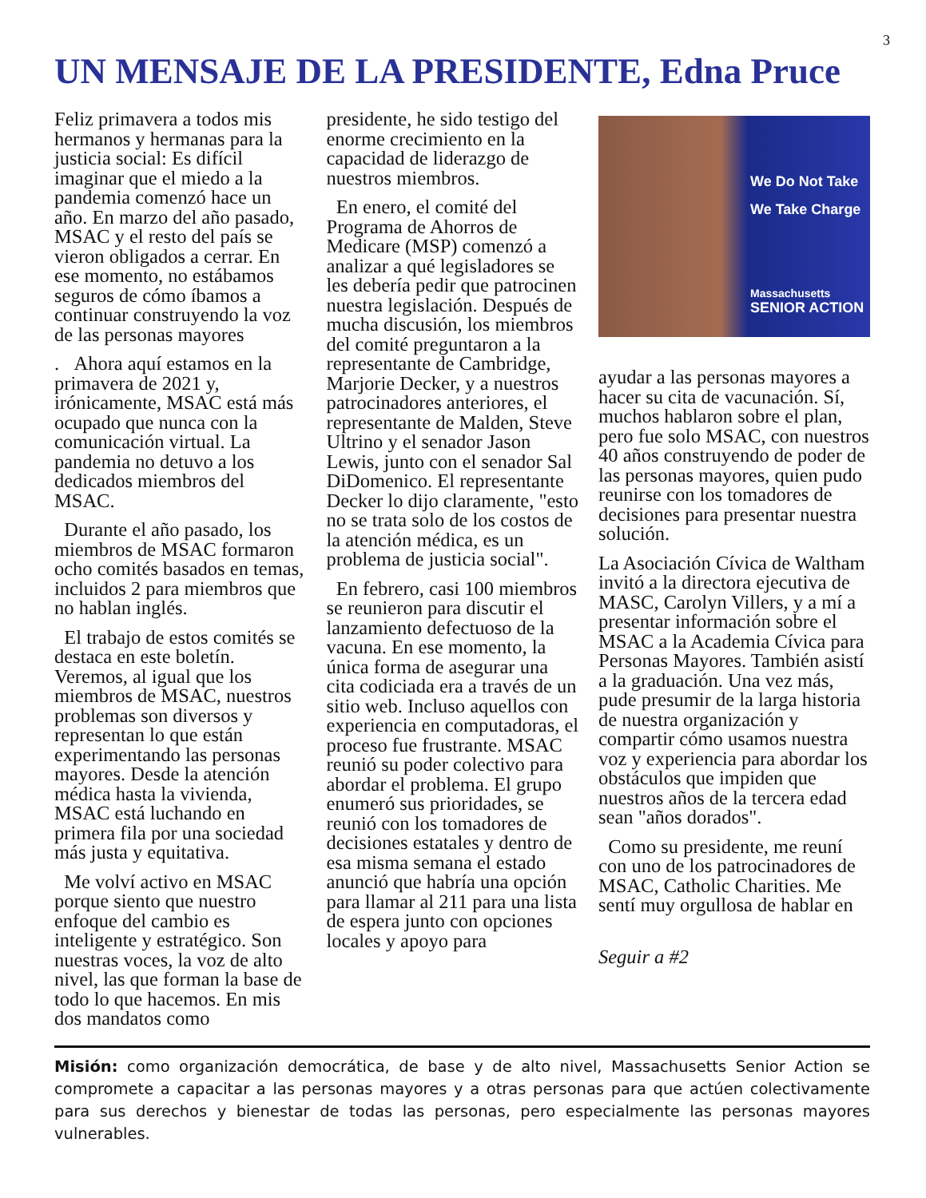3
UN MENSAJE DE LA PRESIDENTE, Edna Pruce
Feliz primavera a todos mis hermanos y hermanas para la justicia social: Es difícil imaginar que el miedo a la pandemia comenzó hace un año. En marzo del año pasado, MSAC y el resto del país se vieron obligados a cerrar. En ese momento, no estábamos seguros de cómo íbamos a continuar construyendo la voz de las personas mayores
. Ahora aquí estamos en la primavera de 2021 y, irónicamente, MSAC está más ocupado que nunca con la comunicación virtual. La pandemia no detuvo a los dedicados miembros del MSAC.
Durante el año pasado, los miembros de MSAC formaron ocho comités basados en temas, incluidos 2 para miembros que no hablan inglés.
El trabajo de estos comités se destaca en este boletín. Veremos, al igual que los miembros de MSAC, nuestros problemas son diversos y representan lo que están experimentando las personas mayores. Desde la atención médica hasta la vivienda, MSAC está luchando en primera fila por una sociedad más justa y equitativa.
Me volví activo en MSAC porque siento que nuestro enfoque del cambio es inteligente y estratégico. Son nuestras voces, la voz de alto nivel, las que forman la base de todo lo que hacemos. En mis dos mandatos como
presidente, he sido testigo del enorme crecimiento en la capacidad de liderazgo de nuestros miembros.
En enero, el comité del Programa de Ahorros de Medicare (MSP) comenzó a analizar a qué legisladores se les debería pedir que patrocinen nuestra legislación. Después de mucha discusión, los miembros del comité preguntaron a la representante de Cambridge, Marjorie Decker, y a nuestros patrocinadores anteriores, el representante de Malden, Steve Ultrino y el senador Jason Lewis, junto con el senador Sal DiDomenico. El representante Decker lo dijo claramente, "esto no se trata solo de los costos de la atención médica, es un problema de justicia social".
En febrero, casi 100 miembros se reunieron para discutir el lanzamiento defectuoso de la vacuna. En ese momento, la única forma de asegurar una cita codiciada era a través de un sitio web. Incluso aquellos con experiencia en computadoras, el proceso fue frustrante. MSAC reunió su poder colectivo para abordar el problema. El grupo enumeró sus prioridades, se reunió con los tomadores de decisiones estatales y dentro de esa misma semana el estado anunció que habría una opción para llamar al 211 para una lista de espera junto con opciones locales y apoyo para
We Do Not Take
We Take Charge
Massachusetts
SENIOR ACTION
ayudar a las personas mayores a hacer su cita de vacunación. Sí, muchos hablaron sobre el plan, pero fue solo MSAC, con nuestros 40 años construyendo de poder de las personas mayores, quien pudo reunirse con los tomadores de decisiones para presentar nuestra solución.
La Asociación Cívica de Waltham invitó a la directora ejecutiva de MASC, Carolyn Villers, y a mí a presentar información sobre el MSAC a la Academia Cívica para Personas Mayores. También asistí a la graduación. Una vez más, pude presumir de la larga historia de nuestra organización y compartir cómo usamos nuestra voz y experiencia para abordar los obstáculos que impiden que nuestros años de la tercera edad sean "años dorados".
Como su presidente, me reuní con uno de los patrocinadores de MSAC, Catholic Charities. Me sentí muy orgullosa de hablar en
Seguir a #2
Misión: como organización democrática, de base y de alto nivel, Massachusetts Senior Action se compromete a capacitar a las personas mayores y a otras personas para que actúen colectivamente para sus derechos y bienestar de todas las personas, pero especialmente las personas mayores vulnerables.